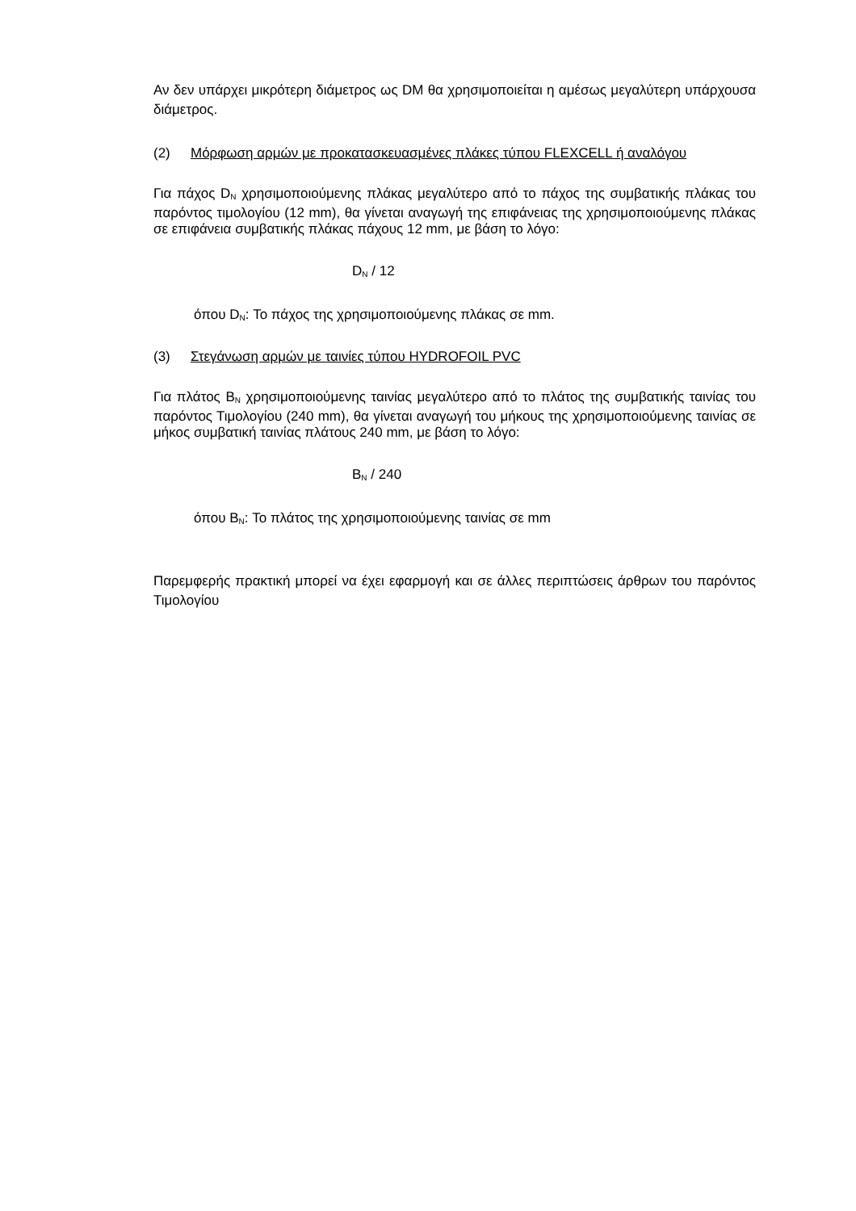Αν δεν υπάρχει μικρότερη διάμετρος ως DM θα χρησιμοποιείται η αμέσως μεγαλύτερη υπάρχουσα διάμετρος.
(2) Μόρφωση αρμών με προκατασκευασμένες πλάκες τύπου FLEXCELL ή αναλόγου
Για πάχος D<sub>N</sub> χρησιμοποιούμενης πλάκας μεγαλύτερο από το πάχος της συμβατικής πλάκας του παρόντος τιμολογίου (12 mm), θα γίνεται αναγωγή της επιφάνειας της χρησιμοποιούμενης πλάκας σε επιφάνεια συμβατικής πλάκας πάχους 12 mm, με βάση το λόγο:
D<sub>N</sub> / 12
όπου D<sub>N</sub>: Το πάχος της χρησιμοποιούμενης πλάκας σε mm.
(3) Στεγάνωση αρμών με ταινίες τύπου HYDROFOIL PVC
Για πλάτος B<sub>N</sub> χρησιμοποιούμενης ταινίας μεγαλύτερο από το πλάτος της συμβατικής ταινίας του παρόντος Τιμολογίου (240 mm), θα γίνεται αναγωγή του μήκους της χρησιμοποιούμενης ταινίας σε μήκος συμβατική ταινίας πλάτους 240 mm, με βάση το λόγο:
B<sub>N</sub> / 240
όπου B<sub>N</sub>: Το πλάτος της χρησιμοποιούμενης ταινίας σε mm
Παρεμφερής πρακτική μπορεί να έχει εφαρμογή και σε άλλες περιπτώσεις άρθρων του παρόντος Τιμολογίου